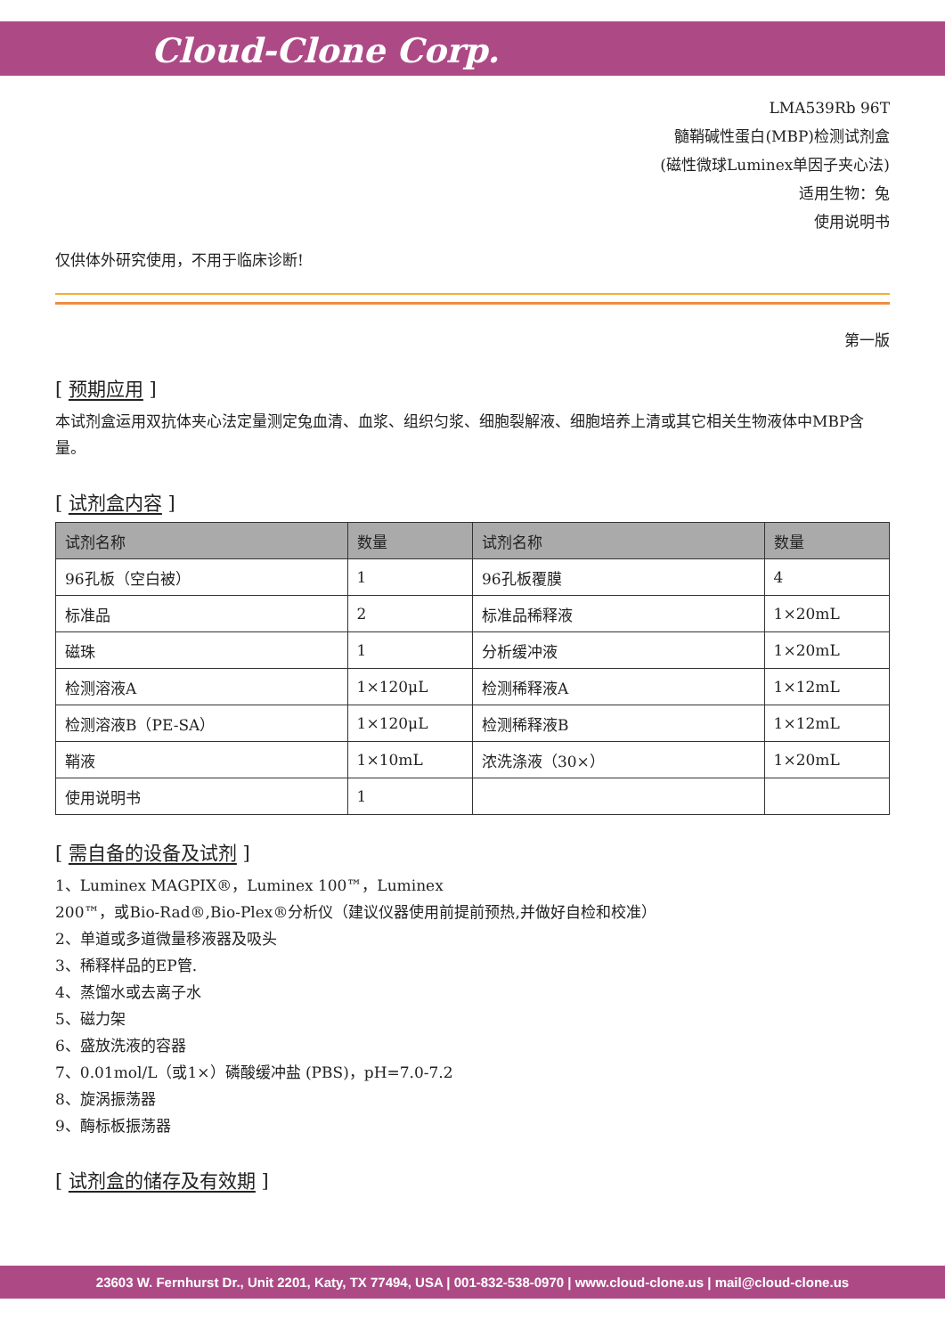Cloud-Clone Corp.
LMA539Rb 96T
髓鞘碱性蛋白(MBP)检测试剂盒
(磁性微球Luminex单因子夹心法)
适用生物：兔
使用说明书
仅供体外研究使用，不用于临床诊断!
第一版
[ 预期应用 ]
本试剂盒运用双抗体夹心法定量测定兔血清、血浆、组织匀浆、细胞裂解液、细胞培养上清或其它相关生物液体中MBP含量。
[ 试剂盒内容 ]
| 试剂名称 | 数量 | 试剂名称 | 数量 |
| --- | --- | --- | --- |
| 96孔板（空白被） | 1 | 96孔板覆膜 | 4 |
| 标准品 | 2 | 标准品稀释液 | 1×20mL |
| 磁珠 | 1 | 分析缓冲液 | 1×20mL |
| 检测溶液A | 1×120μL | 检测稀释液A | 1×12mL |
| 检测溶液B（PE-SA） | 1×120μL | 检测稀释液B | 1×12mL |
| 鞘液 | 1×10mL | 浓洗涤液（30×） | 1×20mL |
| 使用说明书 | 1 | | |
[ 需自备的设备及试剂 ]
1、Luminex MAGPIX®，Luminex 100™，Luminex
200™，或Bio-Rad®,Bio-Plex®分析仪（建议仪器使用前提前预热,并做好自检和校准）
2、单道或多道微量移液器及吸头
3、稀释样品的EP管.
4、蒸馏水或去离子水
5、磁力架
6、盛放洗液的容器
7、0.01mol/L（或1×）磷酸缓冲盐 (PBS)，pH=7.0-7.2
8、旋涡振荡器
9、酶标板振荡器
[ 试剂盒的储存及有效期 ]
23603 W. Fernhurst Dr., Unit 2201, Katy, TX 77494, USA | 001-832-538-0970 | www.cloud-clone.us | mail@cloud-clone.us